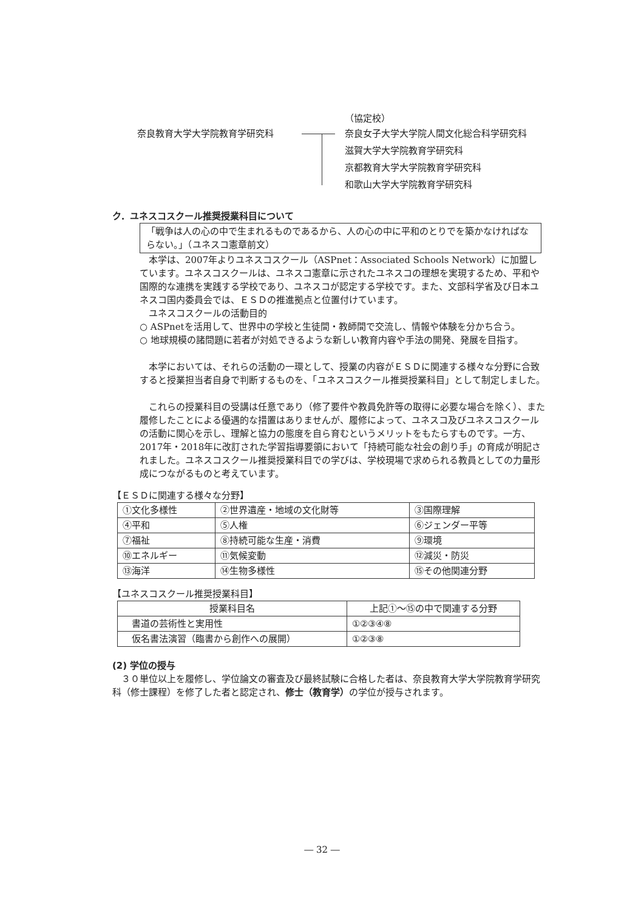（協定校）
奈良教育大学大学院教育学研究科
奈良女子大学大学院人間文化総合科学研究科
滋賀大学大学院教育学研究科
京都教育大学大学院教育学研究科
和歌山大学大学院教育学研究科
ク．ユネスコスクール推奨授業科目について
「戦争は人の心の中で生まれるものであるから、人の心の中に平和のとりでを築かなければならない。」（ユネスコ憲章前文）
　本学は、2007年よりユネスコスクール（ASPnet：Associated Schools Network）に加盟しています。ユネスコスクールは、ユネスコ憲章に示されたユネスコの理想を実現するため、平和や国際的な連携を実践する学校であり、ユネスコが認定する学校です。また、文部科学省及び日本ユネスコ国内委員会では、ＥＳＤの推進拠点と位置付けています。
　ユネスコスクールの活動目的
○ ASPnetを活用して、世界中の学校と生徒間・教師間で交流し、情報や体験を分かち合う。
○ 地球規模の諸問題に若者が対処できるような新しい教育内容や手法の開発、発展を目指す。
　本学においては、それらの活動の一環として、授業の内容がＥＳＤに関連する様々な分野に合致すると授業担当者自身で判断するものを、「ユネスコスクール推奨授業科目」として制定しました。
　これらの授業科目の受講は任意であり（修了要件や教員免許等の取得に必要な場合を除く）、また履修したことによる優遇的な措置はありませんが、履修によって、ユネスコ及びユネスコスクールの活動に関心を示し、理解と協力の態度を自ら育むというメリットをもたらすものです。一方、2017年・2018年に改訂された学習指導要領において「持続可能な社会の創り手」の育成が明記されました。ユネスコスクール推奨授業科目での学びは、学校現場で求められる教員としての力量形成につながるものと考えています。
【ＥＳＤに関連する様々な分野】
| ①文化多様性 | ②世界遺産・地域の文化財等 | ③国際理解 |
| ④平和 | ⑤人権 | ⑥ジェンダー平等 |
| ⑦福祉 | ⑧持続可能な生産・消費 | ⑨環境 |
| ⑩エネルギー | ⑪気候変動 | ⑫減災・防災 |
| ⑬海洋 | ⑭生物多様性 | ⑮その他関連分野 |
【ユネスコスクール推奨授業科目】
| 授業科目名 | 上記①～⑮の中で関連する分野 |
| --- | --- |
| 書道の芸術性と実用性 | ①②③④⑧ |
| 仮名書法演習（臨書から創作への展開） | ①②③⑧ |
(2) 学位の授与
　３０単位以上を履修し、学位論文の審査及び最終試験に合格した者は、奈良教育大学大学院教育学研究科（修士課程）を修了した者と認定され、修士（教育学）の学位が授与されます。
― 32 ―